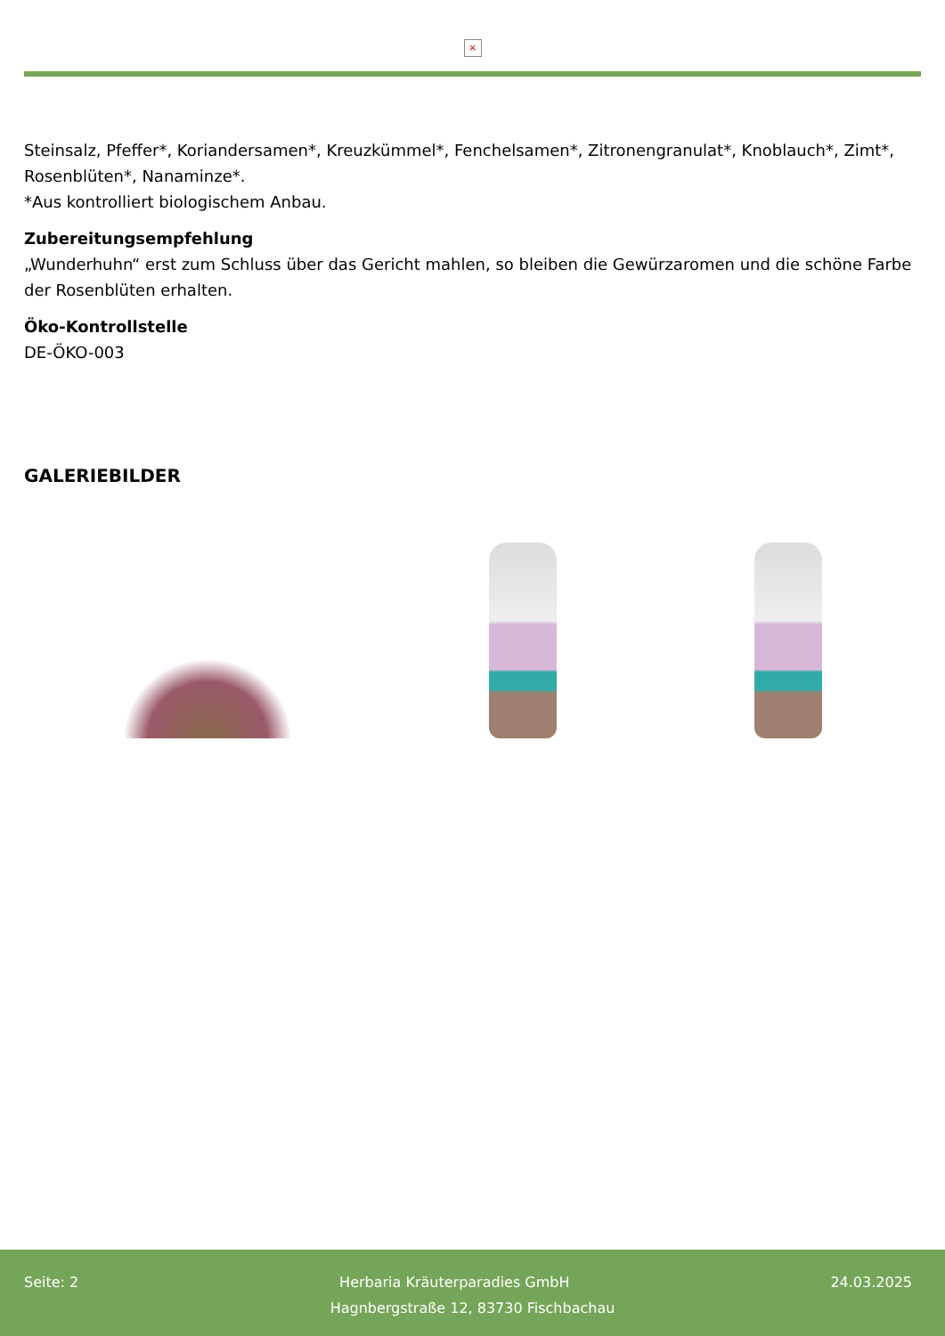×
Steinsalz, Pfeffer*, Koriandersamen*, Kreuzkümmel*, Fenchelsamen*, Zitronengranulat*, Knoblauch*, Zimt*, Rosenblüten*, Nanaminze*.
*Aus kontrolliert biologischem Anbau.
Zubereitungsempfehlung
„Wunderhuhn“ erst zum Schluss über das Gericht mahlen, so bleiben die Gewürzaromen und die schöne Farbe der Rosenblüten erhalten.
Öko-Kontrollstelle
DE-ÖKO-003
GALERIEBILDER
Seite: 2 Herbaria Kräuterparadies GmbH 24.03.2025
Hagnbergstraße 12, 83730 Fischbachau